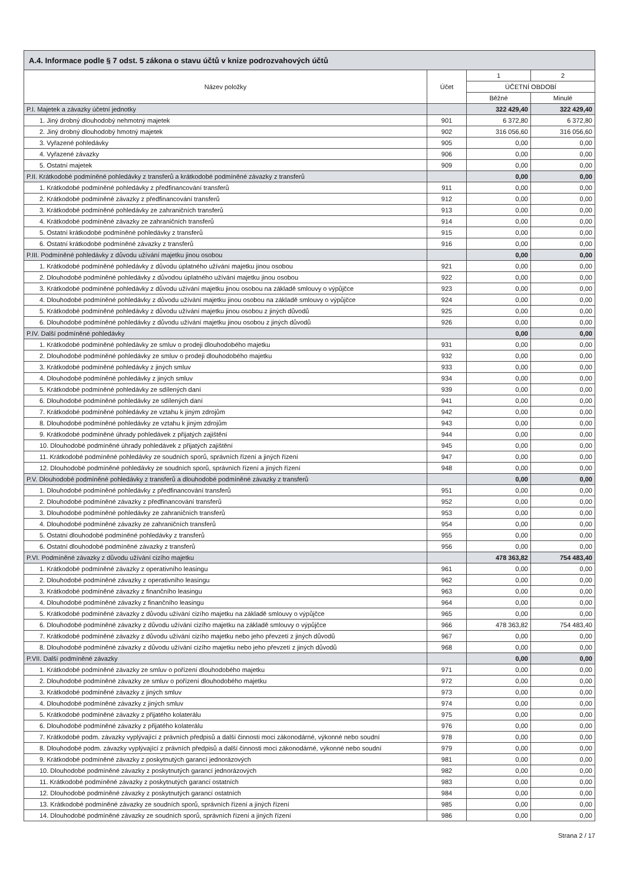| A.4. Informace podle § 7 odst. 5 zákona o stavu účtů v knize podrozvahových účtů | | | |
| --- | --- | --- | --- |
| Název položky | Účet | 1 | 2 |
| | | ÚČETNÍ OBDOBÍ | |
| | | Běžné | Minulé |
| P.I. Majetek a závazky účetní jednotky | | 322 429,40 | 322 429,40 |
| 1. Jiný drobný dlouhodobý nehmotný majetek | 901 | 6 372,80 | 6 372,80 |
| 2. Jiný drobný dlouhodobý hmotný majetek | 902 | 316 056,60 | 316 056,60 |
| 3. Vyřazené pohledávky | 905 | 0,00 | 0,00 |
| 4. Vyřazené závazky | 906 | 0,00 | 0,00 |
| 5. Ostatní majetek | 909 | 0,00 | 0,00 |
| P.II. Krátkodobé podmíněné pohledávky z transferů a krátkodobé podmíněné závazky z transferů | | 0,00 | 0,00 |
| 1. Krátkodobé podmíněné pohledávky z předfinancování transferů | 911 | 0,00 | 0,00 |
| 2. Krátkodobé podmíněné závazky z předfinancování transferů | 912 | 0,00 | 0,00 |
| 3. Krátkodobé podmíněné pohledávky ze zahraničních transferů | 913 | 0,00 | 0,00 |
| 4. Krátkodobé podmíněné závazky ze zahraničních transferů | 914 | 0,00 | 0,00 |
| 5. Ostatní krátkodobé podmíněné pohledávky z transferů | 915 | 0,00 | 0,00 |
| 6. Ostatní krátkodobé podmíněné závazky z transferů | 916 | 0,00 | 0,00 |
| P.III. Podmíněné pohledávky z důvodu užívání majetku jinou osobou | | 0,00 | 0,00 |
| 1. Krátkodobé podmíněné pohledávky z důvodu úplatného užívání majetku jinou osobou | 921 | 0,00 | 0,00 |
| 2. Dlouhodobé podmíněné pohledávky z důvodou úplatného užívání majetku jinou osobou | 922 | 0,00 | 0,00 |
| 3. Krátkodobé podmíněné pohledávky z důvodu užívání majetku jinou osobou na základě smlouvy o výpůjčce | 923 | 0,00 | 0,00 |
| 4. Dlouhodobé podmíněné pohledávky z důvodu užívání majetku jinou osobou na základě smlouvy o výpůjčce | 924 | 0,00 | 0,00 |
| 5. Krátkodobé podmíněné pohledávky z důvodu užívání majetku jinou osobou z jiných důvodů | 925 | 0,00 | 0,00 |
| 6. Dlouhodobé podmíněné pohledávky z důvodu užívání majetku jinou osobou z jiných důvodů | 926 | 0,00 | 0,00 |
| P.IV. Další podmíněné pohledávky | | 0,00 | 0,00 |
| 1. Krátkodobé podmíněné pohledávky ze smluv o prodeji dlouhodobého majetku | 931 | 0,00 | 0,00 |
| 2. Dlouhodobé podmíněné pohledávky ze smluv o prodeji dlouhodobého majetku | 932 | 0,00 | 0,00 |
| 3. Krátkodobé podmíněné pohledávky z jiných smluv | 933 | 0,00 | 0,00 |
| 4. Dlouhodobé podmíněné pohledávky z jiných smluv | 934 | 0,00 | 0,00 |
| 5. Krátkodobé podmíněné pohledávky ze sdílených daní | 939 | 0,00 | 0,00 |
| 6. Dlouhodobé podmíněné pohledávky ze sdílených daní | 941 | 0,00 | 0,00 |
| 7. Krátkodobé podmíněné pohledávky ze vztahu k jiným zdrojům | 942 | 0,00 | 0,00 |
| 8. Dlouhodobé podmíněné pohledávky ze vztahu k jiným zdrojům | 943 | 0,00 | 0,00 |
| 9. Krátkodobé podmíněné úhrady pohledávek z přijatých zajištění | 944 | 0,00 | 0,00 |
| 10. Dlouhodobé podmíněné úhrady pohledávek z přijatých zajištění | 945 | 0,00 | 0,00 |
| 11. Krátkodobé podmíněné pohledávky ze soudních sporů, správních řízení a jiných řízení | 947 | 0,00 | 0,00 |
| 12. Dlouhodobé podmíněné pohledávky ze soudních sporů, správních řízení a jiných řízení | 948 | 0,00 | 0,00 |
| P.V. Dlouhodobé podmíněné pohledávky z transferů a dlouhodobé podmíněné závazky z transferů | | 0,00 | 0,00 |
| 1. Dlouhodobé podmíněné pohledávky z předfinancování transferů | 951 | 0,00 | 0,00 |
| 2. Dlouhodobé podmíněné závazky z předfinancování transferů | 952 | 0,00 | 0,00 |
| 3. Dlouhodobé podmíněné pohledávky ze zahraničních transferů | 953 | 0,00 | 0,00 |
| 4. Dlouhodobé podmíněné závazky ze zahraničních transferů | 954 | 0,00 | 0,00 |
| 5. Ostatní dlouhodobé podmíněné pohledávky z transferů | 955 | 0,00 | 0,00 |
| 6. Ostatní dlouhodobé podmíněné závazky z transferů | 956 | 0,00 | 0,00 |
| P.VI. Podmíněné závazky z důvodu užívání cizího majetku | | 478 363,82 | 754 483,40 |
| 1. Krátkodobé podmíněné závazky z operativního leasingu | 961 | 0,00 | 0,00 |
| 2. Dlouhodobé podmíněné závazky z operativního leasingu | 962 | 0,00 | 0,00 |
| 3. Krátkodobé podmíněné závazky z finančního leasingu | 963 | 0,00 | 0,00 |
| 4. Dlouhodobé podmíněné závazky z finančního leasingu | 964 | 0,00 | 0,00 |
| 5. Krátkodobé podmíněné závazky z důvodu užívání cizího majetku na základě smlouvy o výpůjčce | 965 | 0,00 | 0,00 |
| 6. Dlouhodobé podmíněné závazky z důvodu užívání cizího majetku na základě smlouvy o výpůjčce | 966 | 478 363,82 | 754 483,40 |
| 7. Krátkodobé podmíněné závazky z důvodu užívání cizího majetku nebo jeho převzetí z jiných důvodů | 967 | 0,00 | 0,00 |
| 8. Dlouhodobé podmíněné závazky z důvodu užívání cizího majetku nebo jeho převzetí z jiných důvodů | 968 | 0,00 | 0,00 |
| P.VII. Další podmíněné závazky | | 0,00 | 0,00 |
| 1. Krátkodobé podmíněné závazky ze smluv o pořízení dlouhodobého majetku | 971 | 0,00 | 0,00 |
| 2. Dlouhodobé podmíněné závazky ze smluv o pořízení dlouhodobého majetku | 972 | 0,00 | 0,00 |
| 3. Krátkodobé podmíněné závazky z jiných smluv | 973 | 0,00 | 0,00 |
| 4. Dlouhodobé podmíněné závazky z jiných smluv | 974 | 0,00 | 0,00 |
| 5. Krátkodobé podmíněné závazky z přijatého kolaterálu | 975 | 0,00 | 0,00 |
| 6. Dlouhodobé podmíněné závazky z přijatého kolaterálu | 976 | 0,00 | 0,00 |
| 7. Krátkodobé podm. závazky vyplývající z právních předpisů a další činnosti moci zákonodárné, výkonné nebo soudní | 978 | 0,00 | 0,00 |
| 8. Dlouhodobé podm. závazky vyplývající z právních předpisů a další činnosti moci zákonodárné, výkonné nebo soudní | 979 | 0,00 | 0,00 |
| 9. Krátkodobé podmíněné závazky z poskytnutých garancí jednorázových | 981 | 0,00 | 0,00 |
| 10. Dlouhodobé podmíněné závazky z poskytnutých garancí jednorázových | 982 | 0,00 | 0,00 |
| 11. Krátkodobé podmíněné závazky z poskytnutých garancí ostatních | 983 | 0,00 | 0,00 |
| 12. Dlouhodobé podmíněné závazky z poskytnutých garancí ostatních | 984 | 0,00 | 0,00 |
| 13. Krátkodobé podmíněné závazky ze soudních sporů, správních řízení a jiných řízení | 985 | 0,00 | 0,00 |
| 14. Dlouhodobé podmíněné závazky ze soudních sporů, správních řízení a jiných řízení | 986 | 0,00 | 0,00 |
Strana 2 / 17